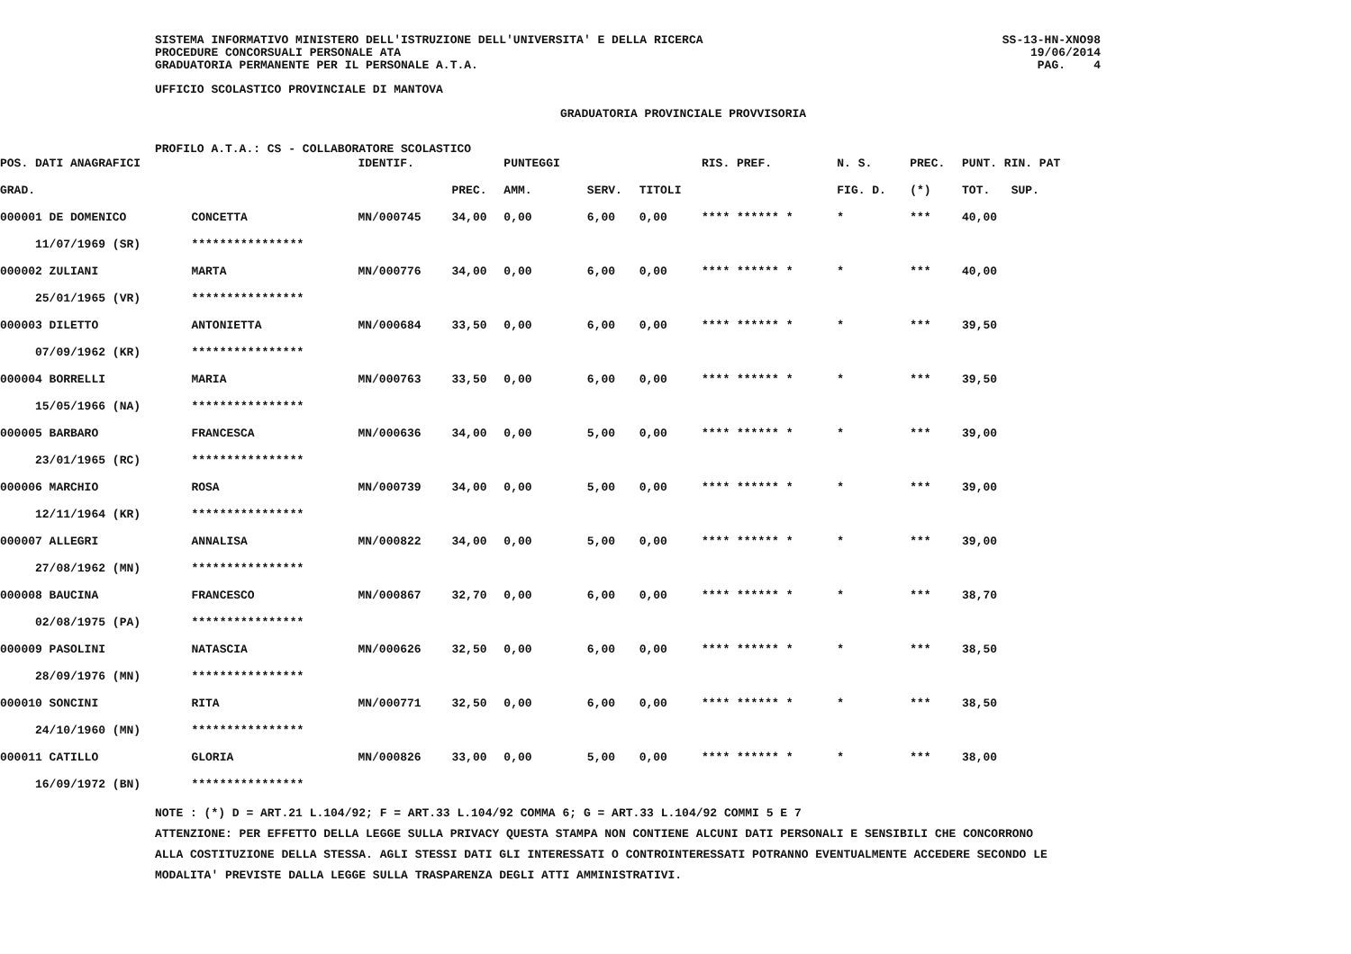SISTEMA INFORMATIVO MINISTERO DELL'ISTRUZIONE DELL'UNIVERSITA' E DELLA RICERCA
PROCEDURE CONCORSUALI PERSONALE ATA
GRADUATORIA PERMANENTE PER IL PERSONALE A.T.A.
SS-13-HN-XNO98
19/06/2014
PAG. 4
UFFICIO SCOLASTICO PROVINCIALE DI MANTOVA
GRADUATORIA PROVINCIALE PROVVISORIA
| PROFILO A.T.A.: CS - COLLABORATORE SCOLASTICO |
| POS. | DATI ANAGRAFICI | | IDENTIF. | | PUNTEGGI | | | RIS. PREF. | N. S. | PREC. | PUNT. RIN. PAT |
| GRAD. | | | | PREC. | AMM. | SERV. | TITOLI | | FIG. D. | (*) | TOT. SUP. |
| 000001 DE DOMENICO | | CONCETTA | MN/000745 | 34,00 | 0,00 | 6,00 | 0,00 | **** ****** * | * | *** | 40,00 |
| | 11/07/1969 (SR) | **************** | | | | | | | | | |
| 000002 ZULIANI | | MARTA | MN/000776 | 34,00 | 0,00 | 6,00 | 0,00 | **** ****** * | * | *** | 40,00 |
| | 25/01/1965 (VR) | **************** | | | | | | | | | |
| 000003 DILETTO | | ANTONIETTA | MN/000684 | 33,50 | 0,00 | 6,00 | 0,00 | **** ****** * | * | *** | 39,50 |
| | 07/09/1962 (KR) | **************** | | | | | | | | | |
| 000004 BORRELLI | | MARIA | MN/000763 | 33,50 | 0,00 | 6,00 | 0,00 | **** ****** * | * | *** | 39,50 |
| | 15/05/1966 (NA) | **************** | | | | | | | | | |
| 000005 BARBARO | | FRANCESCA | MN/000636 | 34,00 | 0,00 | 5,00 | 0,00 | **** ****** * | * | *** | 39,00 |
| | 23/01/1965 (RC) | **************** | | | | | | | | | |
| 000006 MARCHIO | | ROSA | MN/000739 | 34,00 | 0,00 | 5,00 | 0,00 | **** ****** * | * | *** | 39,00 |
| | 12/11/1964 (KR) | **************** | | | | | | | | | |
| 000007 ALLEGRI | | ANNALISA | MN/000822 | 34,00 | 0,00 | 5,00 | 0,00 | **** ****** * | * | *** | 39,00 |
| | 27/08/1962 (MN) | **************** | | | | | | | | | |
| 000008 BAUCINA | | FRANCESCO | MN/000867 | 32,70 | 0,00 | 6,00 | 0,00 | **** ****** * | * | *** | 38,70 |
| | 02/08/1975 (PA) | **************** | | | | | | | | | |
| 000009 PASOLINI | | NATASCIA | MN/000626 | 32,50 | 0,00 | 6,00 | 0,00 | **** ****** * | * | *** | 38,50 |
| | 28/09/1976 (MN) | **************** | | | | | | | | | |
| 000010 SONCINI | | RITA | MN/000771 | 32,50 | 0,00 | 6,00 | 0,00 | **** ****** * | * | *** | 38,50 |
| | 24/10/1960 (MN) | **************** | | | | | | | | | |
| 000011 CATILLO | | GLORIA | MN/000826 | 33,00 | 0,00 | 5,00 | 0,00 | **** ****** * | * | *** | 38,00 |
| | 16/09/1972 (BN) | **************** | | | | | | | | | |
NOTE : (*) D = ART.21 L.104/92; F = ART.33 L.104/92 COMMA 6; G = ART.33 L.104/92 COMMI 5 E 7
ATTENZIONE: PER EFFETTO DELLA LEGGE SULLA PRIVACY QUESTA STAMPA NON CONTIENE ALCUNI DATI PERSONALI E SENSIBILI CHE CONCORRONO
ALLA COSTITUZIONE DELLA STESSA. AGLI STESSI DATI GLI INTERESSATI O CONTROINTERESSATI POTRANNO EVENTUALMENTE ACCEDERE SECONDO LE
MODALITA' PREVISTE DALLA LEGGE SULLA TRASPARENZA DEGLI ATTI AMMINISTRATIVI.